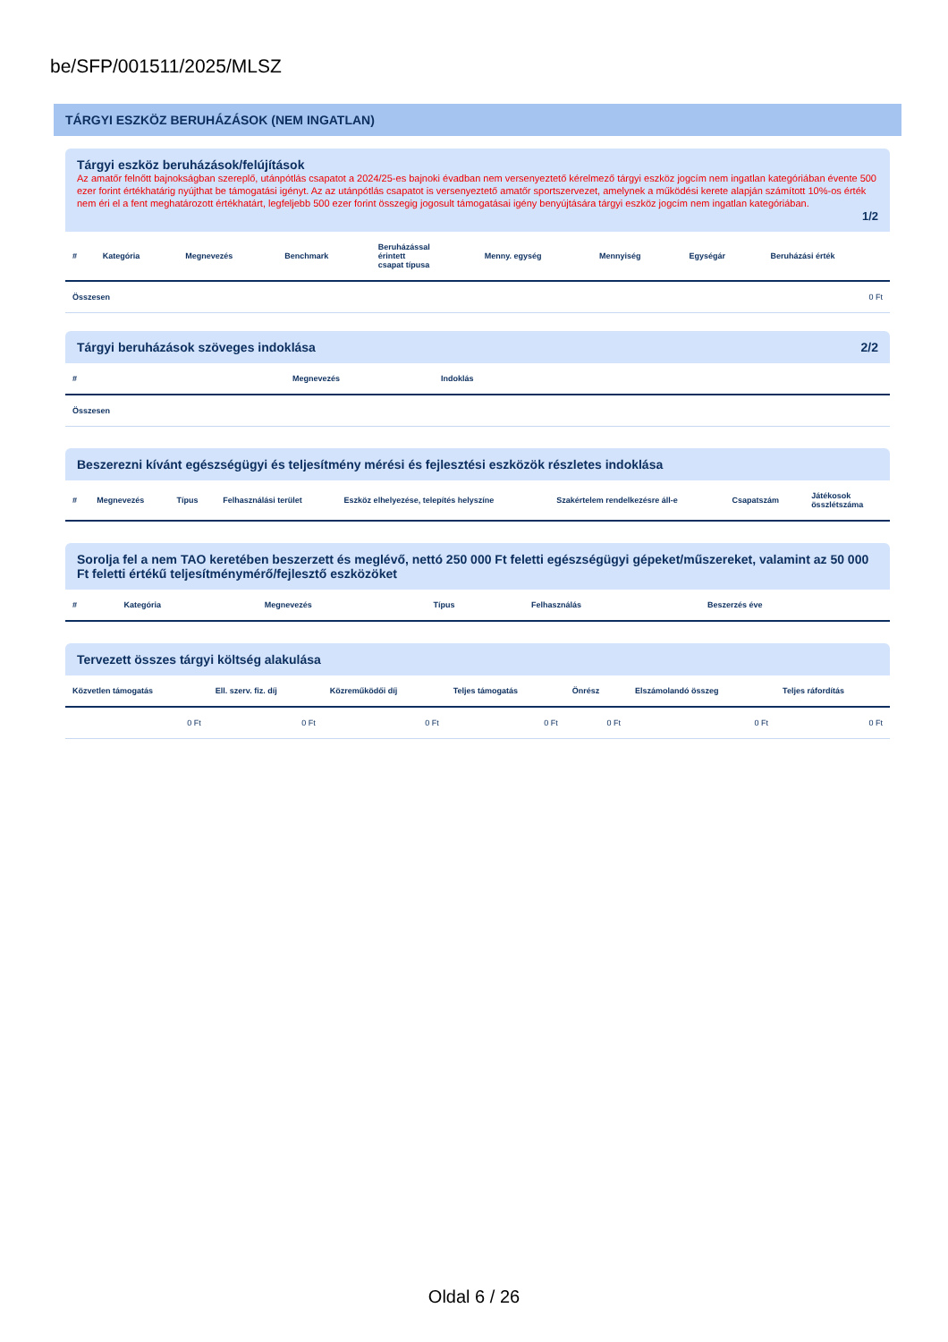be/SFP/001511/2025/MLSZ
TÁRGYI ESZKÖZ BERUHÁZÁSOK (NEM INGATLAN)
Tárgyi eszköz beruházások/felújítások
Az amatőr felnőtt bajnokságban szereplő, utánpótlás csapatot a 2024/25-es bajnoki évadban nem versenyeztető kérelmező tárgyi eszköz jogcím nem ingatlan kategóriában évente 500 ezer forint értékhatárig nyújthat be támogatási igényt. Az az utánpótlás csapatot is versenyeztető amatőr sportszervezet, amelynek a működési kerete alapján számított 10%-os érték nem éri el a fent meghatározott értékhatárt, legfeljebb 500 ezer forint összegig jogosult támogatásai igény benyújtására tárgyi eszköz jogcím nem ingatlan kategóriában.
1/2
| # | Kategória | Megnevezés | Benchmark | Beruházással érintett csapat típusa | Menny. egység | Mennyiség | Egységár | Beruházási érték |
| --- | --- | --- | --- | --- | --- | --- | --- | --- |
| Összesen | | | | | | | | 0 Ft |
Tárgyi beruházások szöveges indoklása 2/2
| # | Megnevezés | Indoklás |
| --- | --- | --- |
| Összesen | | |
Beszerezni kívánt egészségügyi és teljesítmény mérési és fejlesztési eszközök részletes indoklása
| # | Megnevezés | Típus | Felhasználási terület | Eszköz elhelyezése, telepítés helyszíne | Szakértelem rendelkezésre áll-e | Csapatszám | Játékosok összlétszáma |
| --- | --- | --- | --- | --- | --- | --- | --- |
Sorolja fel a nem TAO keretében beszerzett és meglévő, nettó 250 000 Ft feletti egészségügyi gépeket/műszereket, valamint az 50 000 Ft feletti értékű teljesítménymérő/fejlesztő eszközöket
| # | Kategória | Megnevezés | Típus | Felhasználás | Beszerzés éve |
| --- | --- | --- | --- | --- | --- |
Tervezett összes tárgyi költség alakulása
| Közvetlen támogatás | Ell. szerv. fiz. díj | Közreműködői díj | Teljes támogatás | Önrész | Elszámolandó összeg | Teljes ráfordítás |
| --- | --- | --- | --- | --- | --- | --- |
| 0 Ft | 0 Ft | 0 Ft | 0 Ft | 0 Ft | 0 Ft | 0 Ft |
Oldal 6 / 26